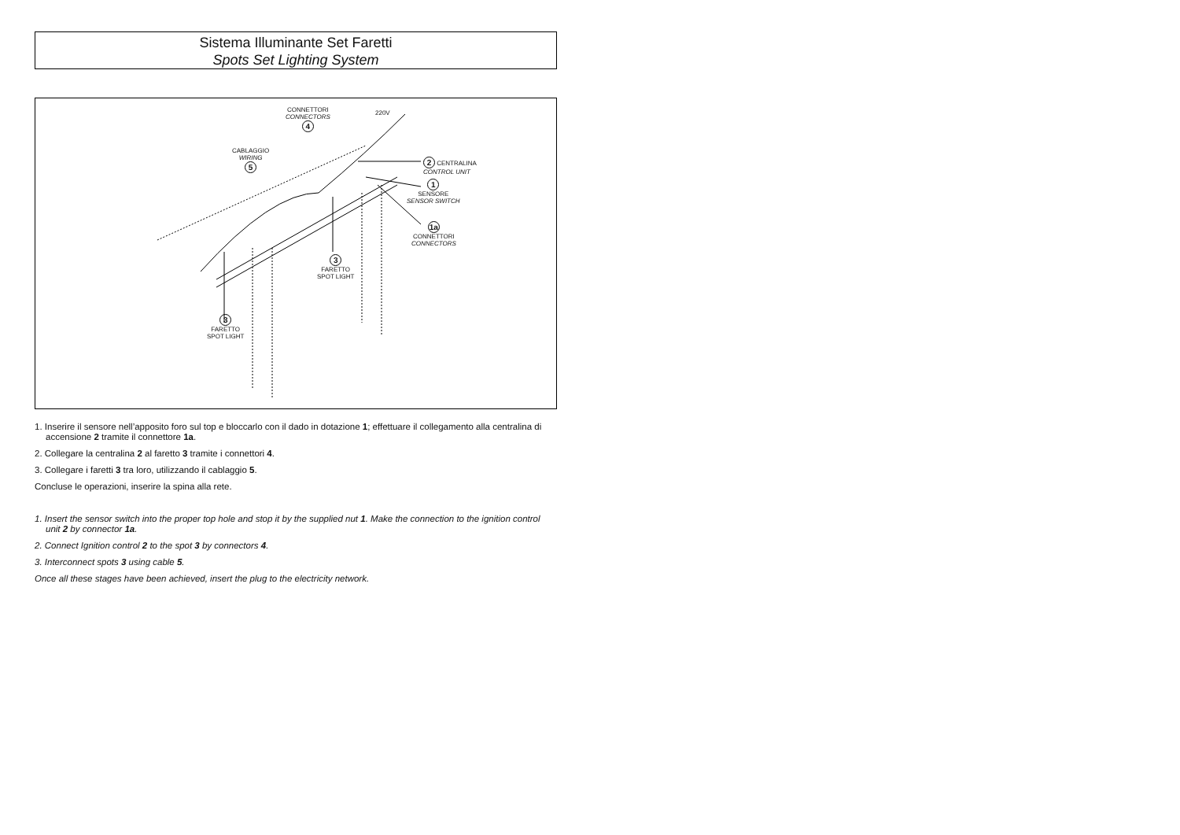Sistema Illuminante Set Faretti
Spots Set Lighting System
CONNETTORI
CONNECTORS
4
220V
CABLAGGIO
WIRING
5
2 CENTRALINA
CONTROL UNIT
1
SENSORE
SENSOR SWITCH
1a
CONNETTORI
CONNECTORS
3
FARETTO
SPOT LIGHT
3
FARETTO
SPOT LIGHT
1. Inserire il sensore nell’apposito foro sul top e bloccarlo con il dado in dotazione 1; effettuare il collegamento alla centralina di accensione 2 tramite il connettore 1a.
2. Collegare la centralina 2 al faretto 3 tramite i connettori 4.
3. Collegare i faretti 3 tra loro, utilizzando il cablaggio 5.
Concluse le operazioni, inserire la spina alla rete.
1. Insert the sensor switch into the proper top hole and stop it by the supplied nut 1. Make the connection to the ignition control unit 2 by connector 1a.
2. Connect Ignition control 2 to the spot 3 by connectors 4.
3. Interconnect spots 3 using cable 5.
Once all these stages have been achieved, insert the plug to the electricity network.